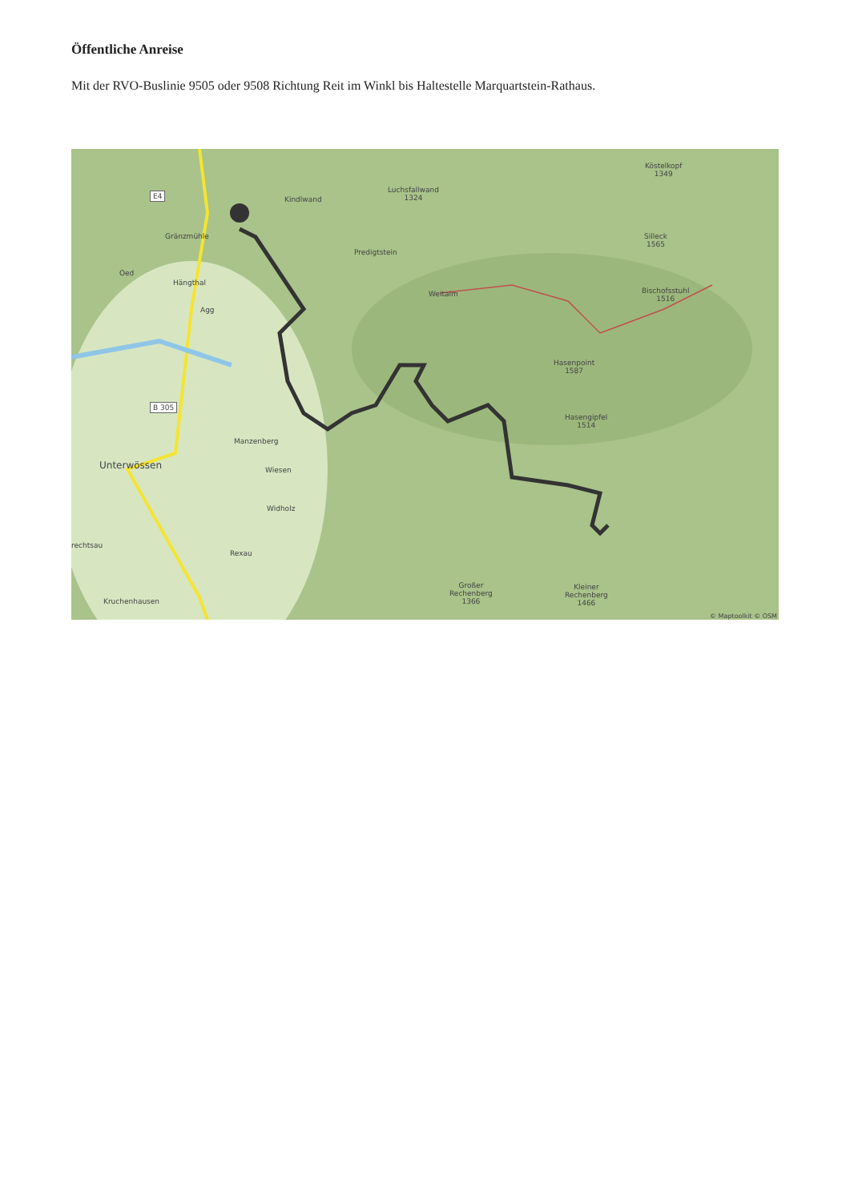Öffentliche Anreise
Mit der RVO-Buslinie 9505 oder 9508 Richtung Reit im Winkl bis Haltestelle Marquartstein-Rathaus.
Luchsfallwand
1324
Kindlwand
Köstelkopf
1349
Silleck
1565
Predigtstein
Gränzmühle
Oed
Hängthal
Agg
Weitalm
Bischofsstuhl
1516
Hasenpoint
1587
Hasengipfel
1514
Manzenberg
Unterwössen Wiesen
Widholz
rechtsau
Rexau
Kruchenhausen
Großer
Rechenberg
1366
Kleiner
Rechenberg
1466
B 305
E4
© Maptoolkit © OSM